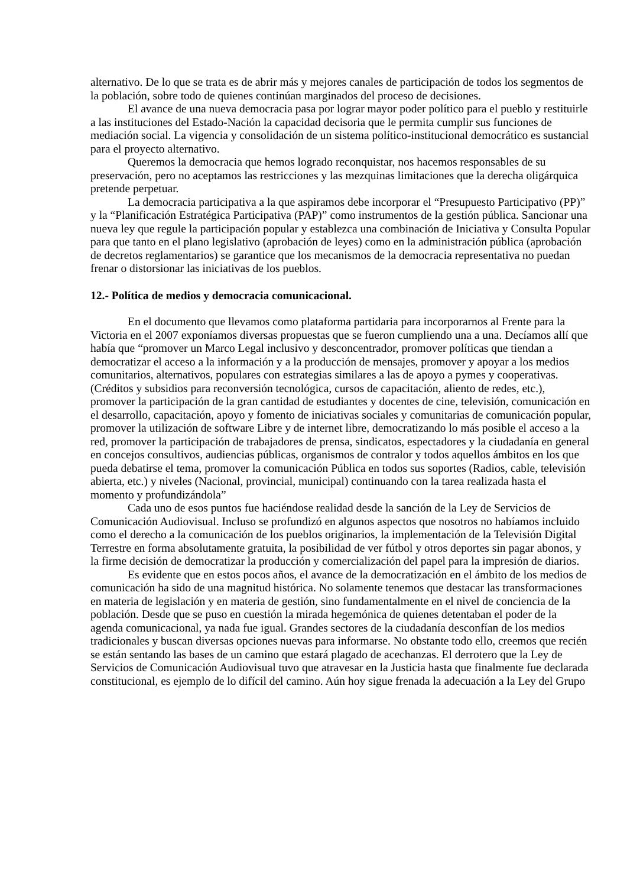alternativo. De lo que se trata es de abrir más y mejores canales de participación de todos los segmentos de la población, sobre todo de quienes continúan marginados del proceso de decisiones.
El avance de una nueva democracia pasa por lograr mayor poder político para el pueblo y restituirle a las instituciones del Estado-Nación la capacidad decisoria que le permita cumplir sus funciones de mediación social. La vigencia y consolidación de un sistema político-institucional democrático es sustancial para el proyecto alternativo.
Queremos la democracia que hemos logrado reconquistar, nos hacemos responsables de su preservación, pero no aceptamos las restricciones y las mezquinas limitaciones que la derecha oligárquica pretende perpetuar.
La democracia participativa a la que aspiramos debe incorporar el “Presupuesto Participativo (PP)” y la “Planificación Estratégica Participativa (PAP)” como instrumentos de la gestión pública. Sancionar una nueva ley que regule la participación popular y establezca una combinación de Iniciativa y Consulta Popular para que tanto en el plano legislativo (aprobación de leyes) como en la administración pública (aprobación de decretos reglamentarios) se garantice que los mecanismos de la democracia representativa no puedan frenar o distorsionar las iniciativas de los pueblos.
12.- Política de medios y democracia comunicacional.
En el documento que llevamos como plataforma partidaria para incorporarnos al Frente para la Victoria en el 2007 exponíamos diversas propuestas que se fueron cumpliendo una a una. Decíamos allí que había que “promover un Marco Legal inclusivo y desconcentrador, promover políticas que tiendan a democratizar el acceso a la información y a la producción de mensajes, promover y apoyar a los medios comunitarios, alternativos, populares con estrategias similares a las de apoyo a pymes y cooperativas. (Créditos y subsidios para reconversión tecnológica, cursos de capacitación, aliento de redes, etc.), promover la participación de la gran cantidad de estudiantes y docentes de cine, televisión, comunicación en el desarrollo, capacitación, apoyo y fomento de iniciativas sociales y comunitarias de comunicación popular, promover la utilización de software Libre y de internet libre, democratizando lo más posible el acceso a la red, promover la participación de trabajadores de prensa, sindicatos, espectadores y la ciudadanía en general en concejos consultivos, audiencias públicas, organismos de contralor y todos aquellos ámbitos en los que pueda debatirse el tema, promover la comunicación Pública en todos sus soportes (Radios, cable, televisión abierta, etc.) y niveles (Nacional, provincial, municipal) continuando con la tarea realizada hasta el momento y profundizándola”
Cada uno de esos puntos fue haciéndose realidad desde la sanción de la Ley de Servicios de Comunicación Audiovisual. Incluso se profundizó en algunos aspectos que nosotros no habíamos incluido como el derecho a la comunicación de los pueblos originarios, la implementación de la Televisión Digital Terrestre en forma absolutamente gratuita, la posibilidad de ver fútbol y otros deportes sin pagar abonos, y la firme decisión de democratizar la producción y comercialización del papel para la impresión de diarios.
Es evidente que en estos pocos años, el avance de la democratización en el ámbito de los medios de comunicación ha sido de una magnitud histórica. No solamente tenemos que destacar las transformaciones en materia de legislación y en materia de gestión, sino fundamentalmente en el nivel de conciencia de la población. Desde que se puso en cuestión la mirada hegemónica de quienes detentaban el poder de la agenda comunicacional, ya nada fue igual. Grandes sectores de la ciudadanía desconfían de los medios tradicionales y buscan diversas opciones nuevas para informarse. No obstante todo ello, creemos que recién se están sentando las bases de un camino que estará plagado de acechanzas. El derrotero que la Ley de Servicios de Comunicación Audiovisual tuvo que atravesar en la Justicia hasta que finalmente fue declarada constitucional, es ejemplo de lo difícil del camino. Aún hoy sigue frenada la adecuación a la Ley del Grupo